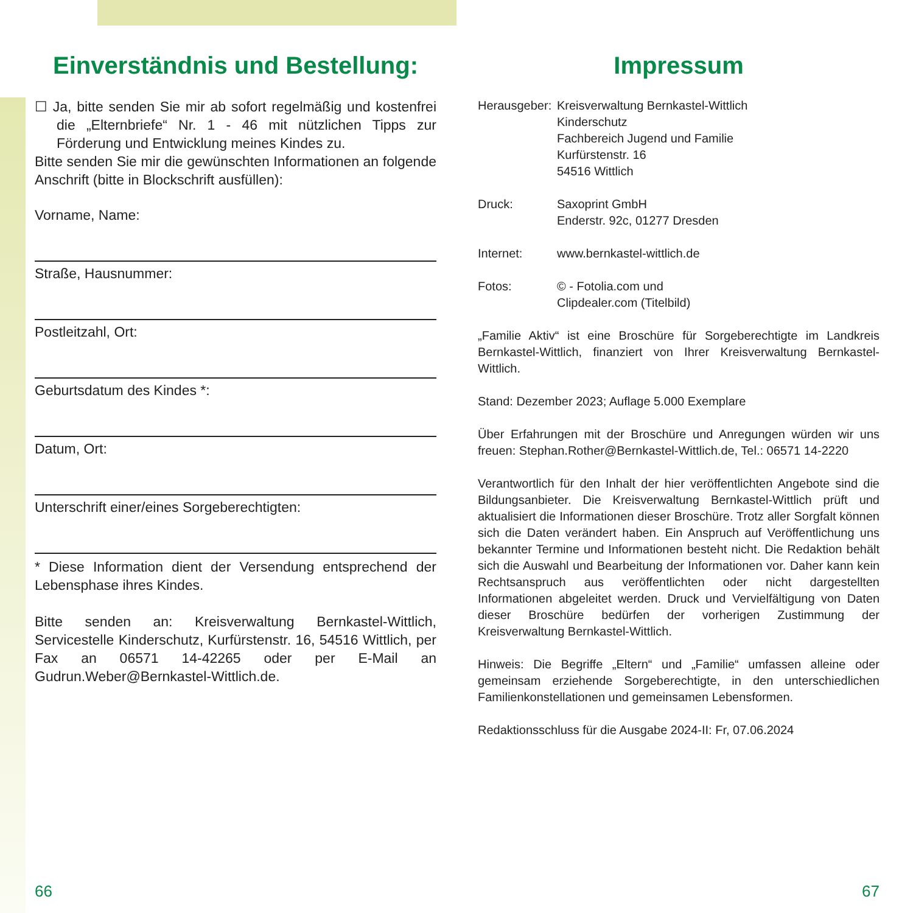Einverständnis und Bestellung:
☐ Ja, bitte senden Sie mir ab sofort regelmäßig und kostenfrei die „Elternbriefe“ Nr. 1 - 46 mit nützlichen Tipps zur Förderung und Entwicklung meines Kindes zu.
Bitte senden Sie mir die gewünschten Informationen an folgende Anschrift (bitte in Blockschrift ausfüllen):
Vorname, Name:
Straße, Hausnummer:
Postleitzahl, Ort:
Geburtsdatum des Kindes *:
Datum, Ort:
Unterschrift einer/eines Sorgeberechtigten:
* Diese Information dient der Versendung entsprechend der Lebensphase ihres Kindes.
Bitte senden an: Kreisverwaltung Bernkastel-Wittlich, Servicestelle Kinderschutz, Kurfürstenstr. 16, 54516 Wittlich, per Fax an 06571 14-42265 oder per E-Mail an Gudrun.Weber@Bernkastel-Wittlich.de.
Impressum
Herausgeber:
Kreisverwaltung Bernkastel-Wittlich
Kinderschutz
Fachbereich Jugend und Familie
Kurfürstenstr. 16
54516 Wittlich
Druck: Saxoprint GmbH
Enderstr. 92c, 01277 Dresden
Internet: www.bernkastel-wittlich.de
Fotos: © - Fotolia.com und
Clipdealer.com (Titelbild)
„Familie Aktiv“ ist eine Broschüre für Sorgeberechtigte im Landkreis Bernkastel-Wittlich, finanziert von Ihrer Kreisverwaltung Bernkastel-Wittlich.
Stand: Dezember 2023; Auflage 5.000 Exemplare
Über Erfahrungen mit der Broschüre und Anregungen würden wir uns freuen: Stephan.Rother@Bernkastel-Wittlich.de, Tel.: 06571 14-2220
Verantwortlich für den Inhalt der hier veröffentlichten Angebote sind die Bildungsanbieter. Die Kreisverwaltung Bernkastel-Wittlich prüft und aktualisiert die Informationen dieser Broschüre. Trotz aller Sorgfalt können sich die Daten verändert haben. Ein Anspruch auf Veröffentlichung uns bekannter Termine und Informationen besteht nicht. Die Redaktion behält sich die Auswahl und Bearbeitung der Informationen vor. Daher kann kein Rechtsanspruch aus veröffentlichten oder nicht dargestellten Informationen abgeleitet werden. Druck und Vervielfältigung von Daten dieser Broschüre bedürfen der vorherigen Zustimmung der Kreisverwaltung Bernkastel-Wittlich.
Hinweis: Die Begriffe „Eltern“ und „Familie“ umfassen alleine oder gemeinsam erziehende Sorgeberechtigte, in den unterschiedlichen Familienkonstellationen und gemeinsamen Lebensformen.
Redaktionsschluss für die Ausgabe 2024-II: Fr, 07.06.2024
66 67